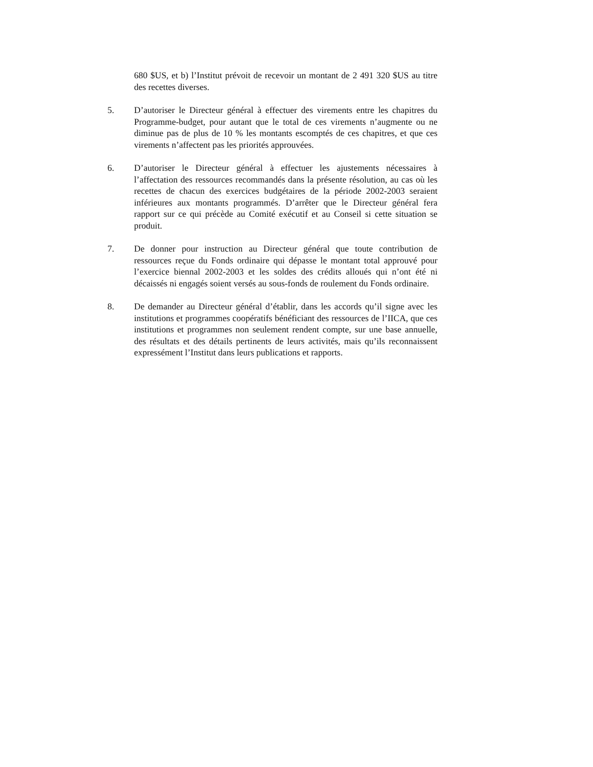680 $US, et b) l’Institut prévoit de recevoir un montant de 2 491 320 $US au titre des recettes diverses.
5. D’autoriser le Directeur général à effectuer des virements entre les chapitres du Programme-budget, pour autant que le total de ces virements n’augmente ou ne diminue pas de plus de 10 % les montants escomptés de ces chapitres, et que ces virements n’affectent pas les priorités approuvées.
6. D’autoriser le Directeur général à effectuer les ajustements nécessaires à l’affectation des ressources recommandés dans la présente résolution, au cas où les recettes de chacun des exercices budgétaires de la période 2002-2003 seraient inférieures aux montants programmés. D’arrêter que le Directeur général fera rapport sur ce qui précède au Comité exécutif et au Conseil si cette situation se produit.
7. De donner pour instruction au Directeur général que toute contribution de ressources reçue du Fonds ordinaire qui dépasse le montant total approuvé pour l’exercice biennal 2002-2003 et les soldes des crédits alloués qui n’ont été ni décaissés ni engagés soient versés au sous-fonds de roulement du Fonds ordinaire.
8. De demander au Directeur général d’établir, dans les accords qu’il signe avec les institutions et programmes coopératifs bénéficiant des ressources de l’IICA, que ces institutions et programmes non seulement rendent compte, sur une base annuelle, des résultats et des détails pertinents de leurs activités, mais qu’ils reconnaissent expressément l’Institut dans leurs publications et rapports.